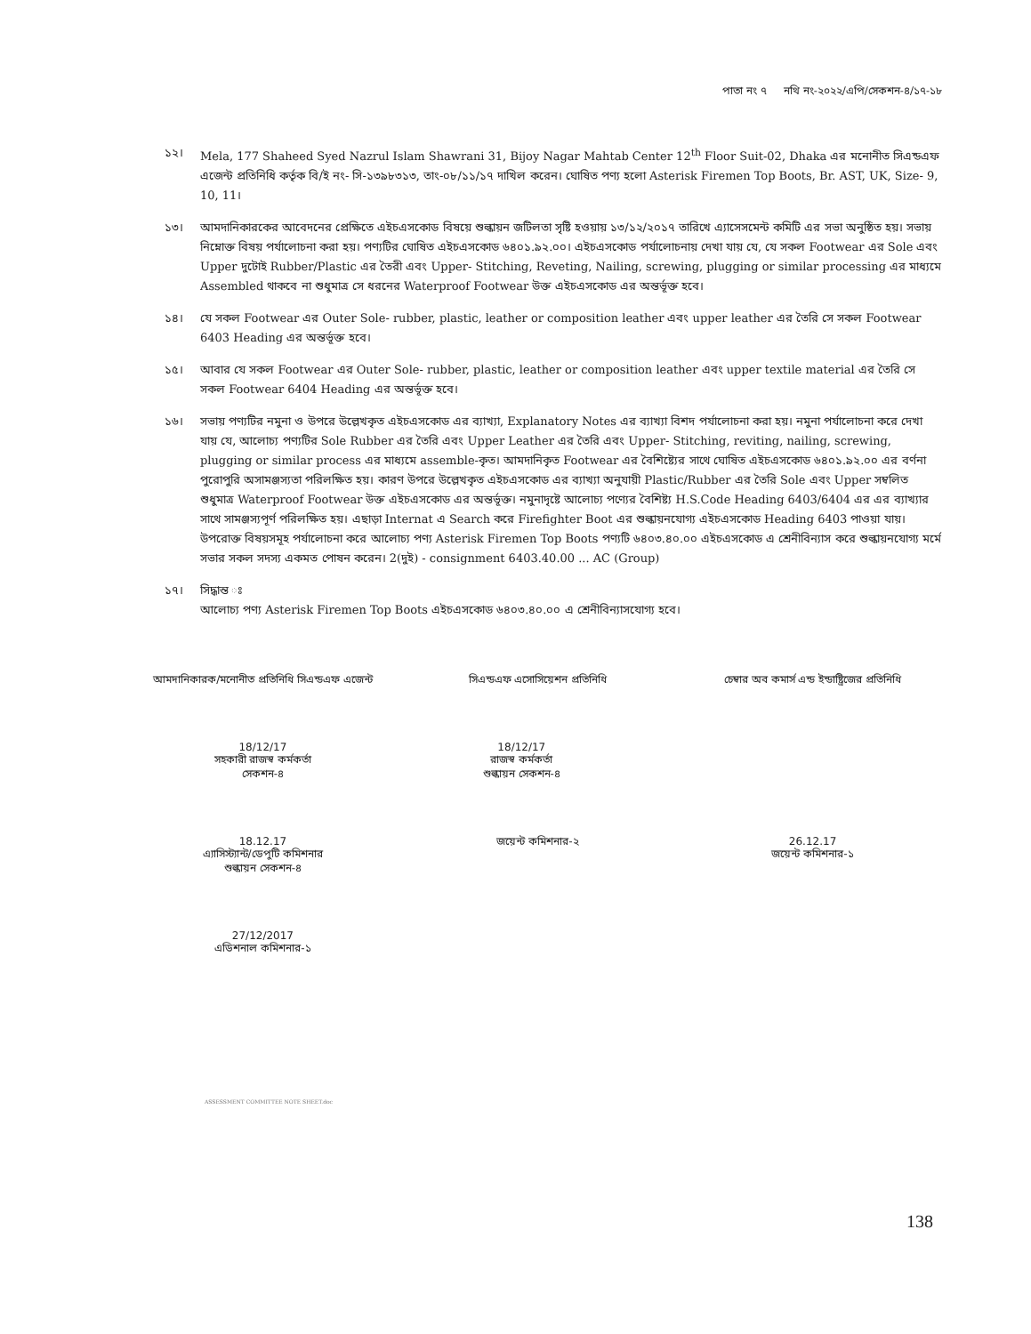পাতা নং ৭ নথি নং-২০২২/এপি/সেকশন-৪/১৭-১৮
১২। Mela, 177 Shaheed Syed Nazrul Islam Shawrani 31, Bijoy Nagar Mahtab Center 12<sup>th</sup> Floor Suit-02, Dhaka এর মনোনীত সিএন্ডএফ এজেন্ট প্রতিনিধি কর্তৃক বি/ই নং- সি-১৩৯৮৩১৩, তাং-০৮/১১/১৭ দাখিল করেন। ঘোষিত পণ্য হলো Asterisk Firemen Top Boots, Br. AST, UK, Size- 9, 10, 11।
১৩। আমদানিকারকের আবেদনের প্রেক্ষিতে এইচএসকোড বিষয়ে শুল্কায়ন জটিলতা সৃষ্টি হওয়ায় ১৩/১২/২০১৭ তারিখে এ্যাসেসমেন্ট কমিটি এর সভা অনুষ্ঠিত হয়। সভায় নিম্নোক্ত বিষয় পর্যালোচনা করা হয়। পণ্যটির ঘোষিত এইচএসকোড ৬৪০১.৯২.০০। এইচএসকোড পর্যালোচনায় দেখা যায় যে, যে সকল Footwear এর Sole এবং Upper দুটোই Rubber/Plastic এর তৈরী এবং Upper- Stitching, Reveting, Nailing, screwing, plugging or similar processing এর মাধ্যমে Assembled থাকবে না শুধুমাত্র সে ধরনের Waterproof Footwear উক্ত এইচএসকোড এর অন্তর্ভূক্ত হবে।
১৪। যে সকল Footwear এর Outer Sole- rubber, plastic, leather or composition leather এবং upper leather এর তৈরি সে সকল Footwear 6403 Heading এর অন্তর্ভূক্ত হবে।
১৫। আবার যে সকল Footwear এর Outer Sole- rubber, plastic, leather or composition leather এবং upper textile material এর তৈরি সে সকল Footwear 6404 Heading এর অন্তর্ভূক্ত হবে।
১৬। সভায় পণ্যটির নমুনা ও উপরে উল্লেখকৃত এইচএসকোড এর ব্যাখ্যা, Explanatory Notes এর ব্যাখ্যা বিশদ পর্যালোচনা করা হয়। নমুনা পর্যালোচনা করে দেখা যায় যে, আলোচ্য পণ্যটির Sole Rubber এর তৈরি এবং Upper Leather এর তৈরি এবং Upper- Stitching, reviting, nailing, screwing, plugging or similar process এর মাধ্যমে assemble-কৃত। আমদানিকৃত Footwear এর বৈশিষ্ট্যের সাথে ঘোষিত এইচএসকোড ৬৪০১.৯২.০০ এর বর্ণনা পুরোপুরি অসামঞ্জস্যতা পরিলক্ষিত হয়। কারণ উপরে উল্লেখকৃত এইচএসকোড এর ব্যাখ্যা অনুযায়ী Plastic/Rubber এর তৈরি Sole এবং Upper সম্বলিত শুধুমাত্র Waterproof Footwear উক্ত এইচএসকোড এর অন্তর্ভূক্ত। নমুনাদৃষ্টে আলোচ্য পণ্যের বৈশিষ্ট্য H.S.Code Heading 6403/6404 এর এর ব্যাখ্যার সাথে সামঞ্জস্যপূর্ণ পরিলক্ষিত হয়। এছাড়া Internat এ Search করে Firefighter Boot এর শুল্কায়নযোগ্য এইচএসকোড Heading 6403 পাওয়া যায়। উপরোক্ত বিষয়সমূহ পর্যালোচনা করে আলোচ্য পণ্য Asterisk Firemen Top Boots পণ্যটি ৬৪০৩.৪০.০০ এইচএসকোড এ শ্রেনীবিন্যাস করে শুল্কায়নযোগ্য মর্মে সভার সকল সদস্য একমত পোষন করেন। 2(দুই) - consignment 6403.40.00 ... AC (Group)
১৭। সিদ্ধান্ত ঃ
আলোচ্য পণ্য Asterisk Firemen Top Boots এইচএসকোড ৬৪০৩.৪০.০০ এ শ্রেনীবিন্যাসযোগ্য হবে।
আমদানিকারক/মনোনীত প্রতিনিধি সিএন্ডএফ এজেন্ট
সিএন্ডএফ এসোসিয়েশন প্রতিনিধি চেম্বার অব কমার্স এন্ড ইন্ডাষ্ট্রিজের প্রতিনিধি
18/12/17
সহকারী রাজস্ব কর্মকর্তা
সেকশন-৪
18/12/17
রাজস্ব কর্মকর্তা
শুল্কায়ন সেকশন-৪
18.12.17
এ্যাসিস্ট্যান্ট/ডেপুটি কমিশনার
শুল্কায়ন সেকশন-৪
জয়েন্ট কমিশনার-২ 26.12.17
জয়েন্ট কমিশনার-১
27/12/2017
এডিশনাল কমিশনার-১
ASSESSMENT COMMITTEE NOTE SHEET.doc
138